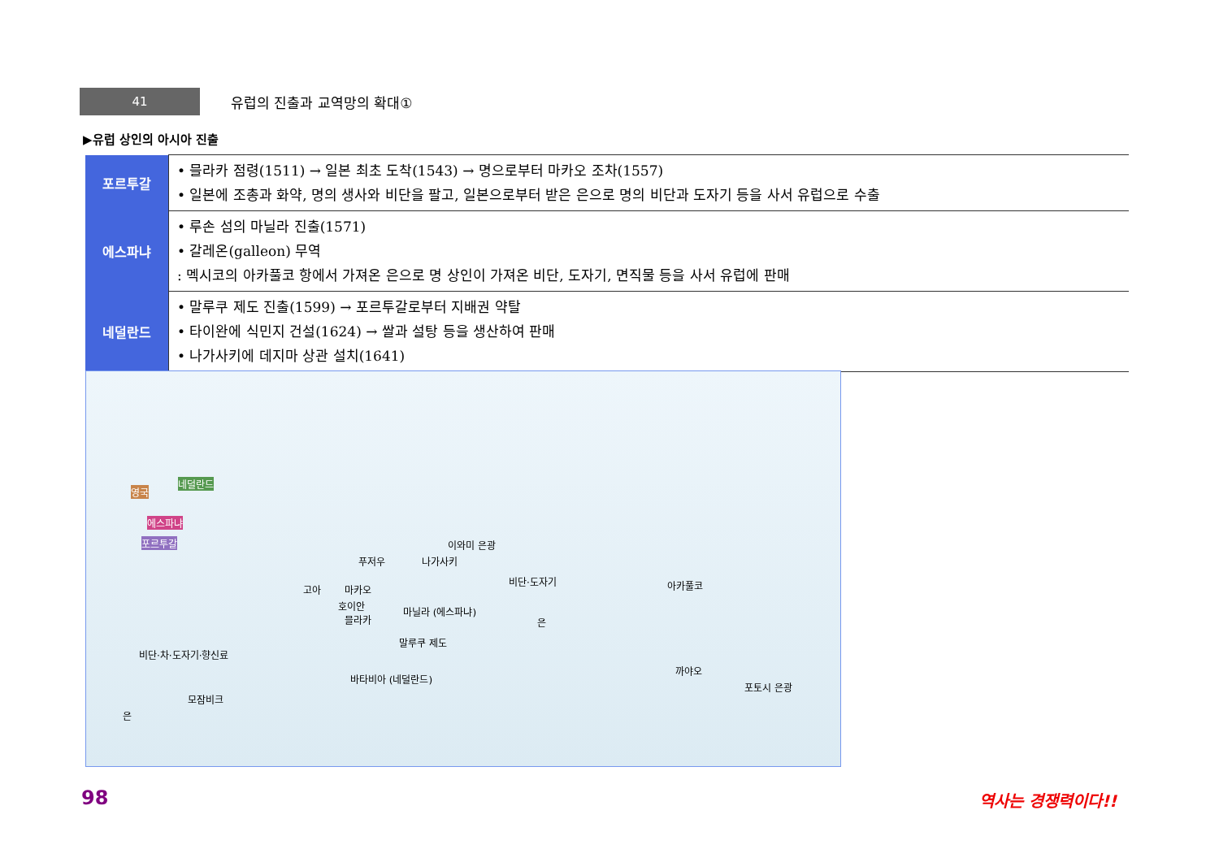41
유럽의 진출과 교역망의 확대①
▶유럽 상인의 아시아 진출
| 포르투갈 | • 믈라카 점령(1511) → 일본 최초 도착(1543) → 명으로부터 마카오 조차(1557) • 일본에 조총과 화약, 명의 생사와 비단을 팔고, 일본으로부터 받은 은으로 명의 비단과 도자기 등을 사서 유럽으로 수출 |
| 에스파냐 | • 루손 섬의 마닐라 진출(1571) • 갈레온(galleon) 무역 : 멕시코의 아카풀코 항에서 가져온 은으로 명 상인이 가져온 비단, 도자기, 면직물 등을 사서 유럽에 판매 |
| 네덜란드 | • 말루쿠 제도 진출(1599) → 포르투갈로부터 지배권 약탈 • 타이완에 식민지 건설(1624) → 쌀과 설탕 등을 생산하여 판매 • 나가사키에 데지마 상관 설치(1641) |
영국
네덜란드
에스파냐
포르투갈 이와미 은광
나가사키 푸저우
고아 마카오
호이안
믈라카
마닐라 (에스파냐)
말루쿠 제도
바타비아 (네덜란드)
모잠비크
비단·도자기
은
아카풀코
까야오
포토시 은광
비단·차·도자기·향신료
은
98 역사는 경쟁력이다!!